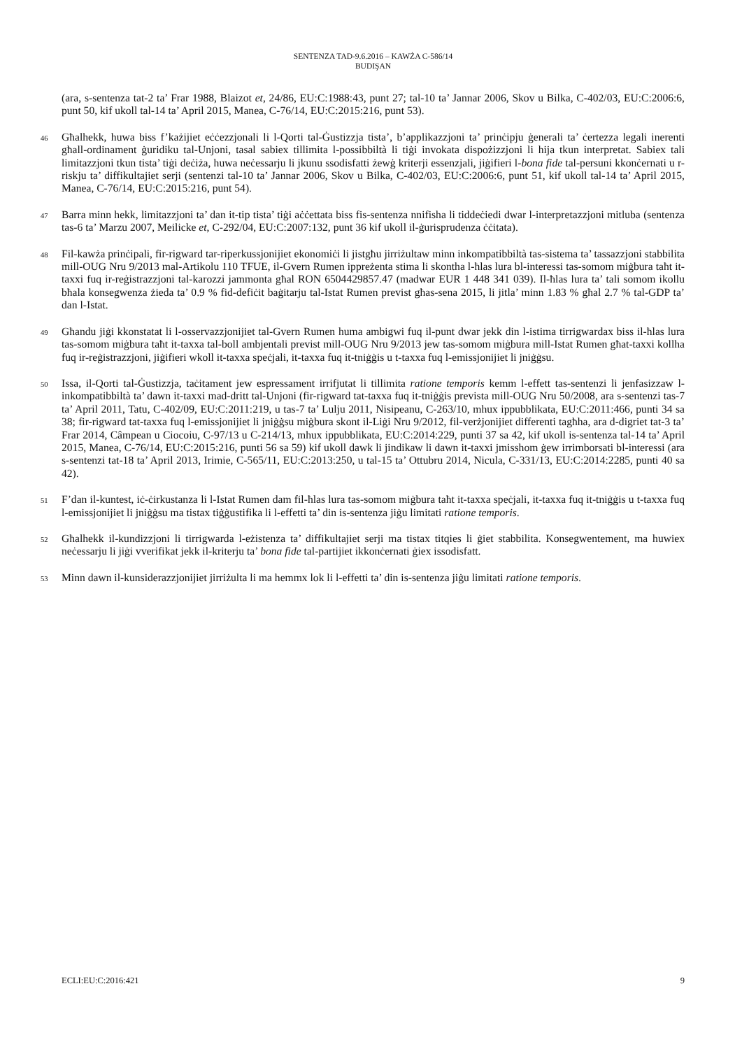SENTENZA TAD-9.6.2016 – KAWŻA C-586/14
BUDIŞAN
(ara, s-sentenza tat-2 ta’ Frar 1988, Blaizot et, 24/86, EU:C:1988:43, punt 27; tal-10 ta’ Jannar 2006, Skov u Bilka, C-402/03, EU:C:2006:6, punt 50, kif ukoll tal-14 ta’ April 2015, Manea, C-76/14, EU:C:2015:216, punt 53).
46
Għalhekk, huwa biss f’każijiet eċċezzjonali li l-Qorti tal-Ġustizzja tista’, b’applikazzjoni ta’ prinċipju ġenerali ta’ ċertezza legali inerenti għall-ordinament ġuridiku tal-Unjoni, tasal sabiex tillimita l-possibbiltà li tiġi invokata dispożizzjoni li hija tkun interpretat. Sabiex tali limitazzjoni tkun tista’ tiġi deċiża, huwa neċessarju li jkunu ssodisfatti żewġ kriterji essenzjali, jiġifieri l-bona fide tal-persuni kkonċernati u r-riskju ta’ diffikultajiet serji (sentenzi tal-10 ta’ Jannar 2006, Skov u Bilka, C-402/03, EU:C:2006:6, punt 51, kif ukoll tal-14 ta’ April 2015, Manea, C-76/14, EU:C:2015:216, punt 54).
47
Barra minn hekk, limitazzjoni ta’ dan it-tip tista’ tiġi aċċettata biss fis-sentenza nnifisha li tiddeċiedi dwar l-interpretazzjoni mitluba (sentenza tas-6 ta’ Marzu 2007, Meilicke et, C-292/04, EU:C:2007:132, punt 36 kif ukoll il-ġurisprudenza ċċitata).
48
Fil-kawża prinċipali, fir-rigward tar-riperkussjonijiet ekonomiċi li jistgħu jirriżultaw minn inkompatibbiltà tas-sistema ta’ tassazzjoni stabbilita mill-OUG Nru 9/2013 mal-Artikolu 110 TFUE, il-Gvern Rumen ippreżenta stima li skontha l-ħlas lura bl-interessi tas-somom miġbura taħt it-taxxi fuq ir-reġistrazzjoni tal-karozzi jammonta għal RON 6504429857.47 (madwar EUR 1 448 341 039). Il-ħlas lura ta’ tali somom ikollu bħala konsegwenza żieda ta’ 0.9 % fid-defiċit baġitarju tal-Istat Rumen previst għas-sena 2015, li jitla’ minn 1.83 % għal 2.7 % tal-GDP ta’ dan l-Istat.
49
Għandu jiġi kkonstatat li l-osservazzjonijiet tal-Gvern Rumen huma ambigwi fuq il-punt dwar jekk din l-istima tirrigwardax biss il-ħlas lura tas-somom miġbura taħt it-taxxa tal-boll ambjentali previst mill-OUG Nru 9/2013 jew tas-somom miġbura mill-Istat Rumen għat-taxxi kollha fuq ir-reġistrazzjoni, jiġifieri wkoll it-taxxa speċjali, it-taxxa fuq it-tniġġis u t-taxxa fuq l-emissjonijiet li jniġġsu.
50
Issa, il-Qorti tal-Ġustizzja, taċitament jew espressament irrifjutat li tillimita ratione temporis kemm l-effett tas-sentenzi li jenfasizzaw l-inkompatibbiltà ta’ dawn it-taxxi mad-dritt tal-Unjoni (fir-rigward tat-taxxa fuq it-tniġġis prevista mill-OUG Nru 50/2008, ara s-sentenzi tas-7 ta’ April 2011, Tatu, C-402/09, EU:C:2011:219, u tas-7 ta’ Lulju 2011, Nisipeanu, C-263/10, mhux ippubblikata, EU:C:2011:466, punti 34 sa 38; fir-rigward tat-taxxa fuq l-emissjonijiet li jniġġsu miġbura skont il-Liġi Nru 9/2012, fil-verżjonijiet differenti tagħha, ara d-digriet tat-3 ta’ Frar 2014, Câmpean u Ciocoiu, C-97/13 u C-214/13, mhux ippubblikata, EU:C:2014:229, punti 37 sa 42, kif ukoll is-sentenza tal-14 ta’ April 2015, Manea, C-76/14, EU:C:2015:216, punti 56 sa 59) kif ukoll dawk li jindikaw li dawn it-taxxi jmisshom ġew irrimborsati bl-interessi (ara s-sentenzi tat-18 ta’ April 2013, Irimie, C-565/11, EU:C:2013:250, u tal-15 ta’ Ottubru 2014, Nicula, C-331/13, EU:C:2014:2285, punti 40 sa 42).
51
F’dan il-kuntest, iċ-ċirkustanza li l-Istat Rumen dam fil-ħlas lura tas-somom miġbura taħt it-taxxa speċjali, it-taxxa fuq it-tniġġis u t-taxxa fuq l-emissjonijiet li jniġġsu ma tistax tiġġustifika li l-effetti ta’ din is-sentenza jiġu limitati ratione temporis.
52
Għalhekk il-kundizzjoni li tirrigwarda l-eżistenza ta’ diffikultajiet serji ma tistax titqies li ġiet stabbilita. Konsegwentement, ma huwiex neċessarju li jiġi vverifikat jekk il-kriterju ta’ bona fide tal-partijiet ikkonċernati ġiex issodisfatt.
53
Minn dawn il-kunsiderazzjonijiet jirriżulta li ma hemmx lok li l-effetti ta’ din is-sentenza jiġu limitati ratione temporis.
ECLI:EU:C:2016:421 9